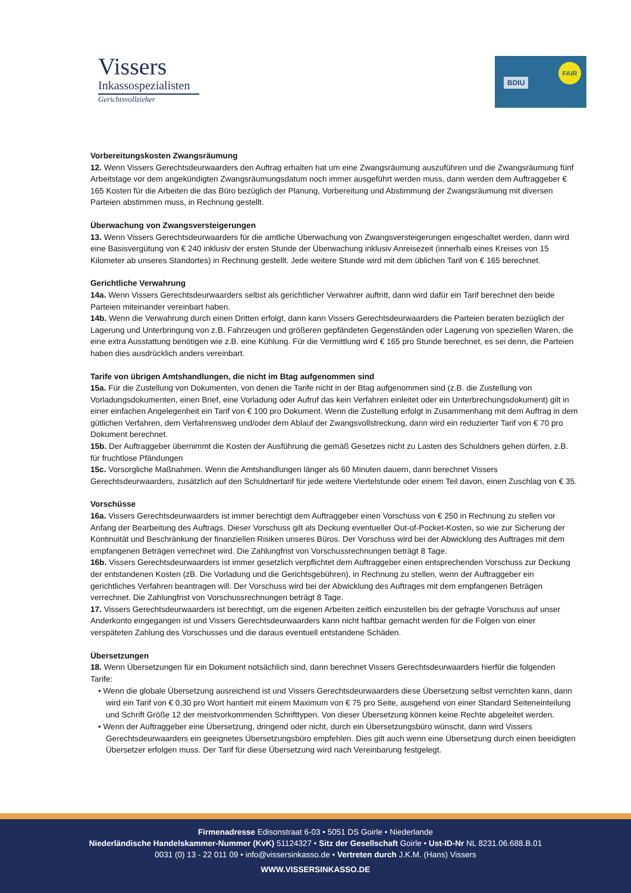Vissers
Inkassospezialisten
Gerichtsvollzieher
BDIU
FAIR
Vorbereitungskosten Zwangsräumung
12. Wenn Vissers Gerechtsdeurwaarders den Auftrag erhalten hat um eine Zwangsräumung auszuführen und die Zwangsräumung fünf Arbeitstage vor dem angekündigten Zwangsräumungsdatum noch immer ausgeführt werden muss, dann werden dem Auftraggeber € 165 Kosten für die Arbeiten die das Büro bezüglich der Planung, Vorbereitung und Abstimmung der Zwangsräumung mit diversen Parteien abstimmen muss, in Rechnung gestellt.
Überwachung von Zwangsversteigerungen
13. Wenn Vissers Gerechtsdeurwaarders für die amtliche Überwachung von Zwangsversteigerungen eingeschaltet werden, dann wird eine Basisvergütung von € 240 inklusiv der ersten Stunde der Überwachung inklusiv Anreisezeit (innerhalb eines Kreises von 15 Kilometer ab unseres Standortes) in Rechnung gestellt. Jede weitere Stunde wird mit dem üblichen Tarif von € 165 berechnet.
Gerichtliche Verwahrung
14a. Wenn Vissers Gerechtsdeurwaarders selbst als gerichtlicher Verwahrer auftritt, dann wird dafür ein Tarif berechnet den beide Parteien miteinander vereinbart haben.
14b. Wenn die Verwahrung durch einen Dritten erfolgt, dann kann Vissers Gerechtsdeurwaarders die Parteien beraten bezüglich der Lagerung und Unterbringung von z.B. Fahrzeugen und größeren gepfändeten Gegenständen oder Lagerung von speziellen Waren, die eine extra Ausstattung benötigen wie z.B. eine Kühlung. Für die Vermittlung wird € 165 pro Stunde berechnet, es sei denn, die Parteien haben dies ausdrücklich anders vereinbart.
Tarife von übrigen Amtshandlungen, die nicht im Btag aufgenommen sind
15a. Für die Zustellung von Dokumenten, von denen die Tarife nicht in der Btag aufgenommen sind (z.B. die Zustellung von Vorladungsdokumenten, einen Brief, eine Vorladung oder Aufruf das kein Verfahren einleitet oder ein Unterbrechungsdokument) gilt in einer einfachen Angelegenheit ein Tarif von € 100 pro Dokument. Wenn die Zustellung erfolgt in Zusammenhang mit dem Auftrag in dem gütlichen Verfahren, dem Verfahrensweg und/oder dem Ablauf der Zwangsvollstreckung, dann wird ein reduzierter Tarif von € 70 pro Dokument berechnet.
15b. Der Auftraggeber übernimmt die Kosten der Ausführung die gemäß Gesetzes nicht zu Lasten des Schuldners gehen dürfen, z.B. für fruchtlose Pfändungen
15c. Vorsorgliche Maßnahmen. Wenn die Amtshandlungen länger als 60 Minuten dauern, dann berechnet Vissers Gerechtsdeurwaarders, zusätzlich auf den Schuldnertarif für jede weitere Viertelstunde oder einem Teil davon, einen Zuschlag von € 35.
Vorschüsse
16a. Vissers Gerechtsdeurwaarders ist immer berechtigt dem Auftraggeber einen Vorschuss von € 250 in Rechnung zu stellen vor Anfang der Bearbeitung des Auftrags. Dieser Vorschuss gilt als Deckung eventueller Out-of-Pocket-Kosten, so wie zur Sicherung der Kontinuität und Beschränkung der finanziellen Risiken unseres Büros. Der Vorschuss wird bei der Abwicklung des Auftrages mit dem empfangenen Beträgen verrechnet wird. Die Zahlungfrist von Vorschussrechnungen beträgt 8 Tage.
16b. Vissers Gerechtsdeurwaarders ist immer gesetzlich verpflichtet dem Auftraggeber einen entsprechenden Vorschuss zur Deckung der entstandenen Kosten (zB. Die Vorladung und die Gerichtsgebühren), in Rechnung zu stellen, wenn der Auftraggeber ein gerichtliches Verfahren beantragen will. Der Vorschuss wird bei der Abwicklung des Auftrages mit dem empfangenen Beträgen verrechnet. Die Zahlungfrist von Vorschussrechnungen beträgt 8 Tage.
17. Vissers Gerechtsdeurwaarders ist berechtigt, um die eigenen Arbeiten zeitlich einzustellen bis der gefragte Vorschuss auf unser Anderkonto eingegangen ist und Vissers Gerechtsdeurwaarders kann nicht haftbar gemacht werden für die Folgen von einer verspäteten Zahlung des Vorschusses und die daraus eventuell entstandene Schäden.
Übersetzungen
18. Wenn Übersetzungen für ein Dokument notsächlich sind, dann berechnet Vissers Gerechtsdeurwaarders hierfür die folgenden Tarife:
• Wenn die globale Übersetzung ausreichend ist und Vissers Gerechtsdeurwaarders diese Übersetzung selbst verrichten kann, dann wird ein Tarif von € 0,30 pro Wort hantiert mit einem Maximum von € 75 pro Seite, ausgehend von einer Standard Seiteneinteilung und Schrift Größe 12 der meistvorkommenden Schrifttypen. Von dieser Übersetzung können keine Rechte abgeleitet werden.
• Wenn der Auftraggeber eine Übersetzung, dringend oder nicht, durch ein Übersetzungsbüro wünscht, dann wird Vissers Gerechtsdeurwaarders ein geeignetes Übersetzungsbüro empfehlen. Dies gilt auch wenn eine Übersetzung durch einen beeidigten Übersetzer erfolgen muss. Der Tarif für diese Übersetzung wird nach Vereinbarung festgelegt.
Firmenadresse Edisonstraat 6-03 • 5051 DS Goirle • Niederlande
Niederländische Handelskammer-Nummer (KvK) 51124327 • Sitz der Gesellschaft Goirle • Ust-ID-Nr NL 8231.06.688.B.01
0031 (0) 13 - 22 011 09 • info@vissersinkasso.de • Vertreten durch J.K.M. (Hans) Vissers
WWW.VISSERSINKASSO.DE